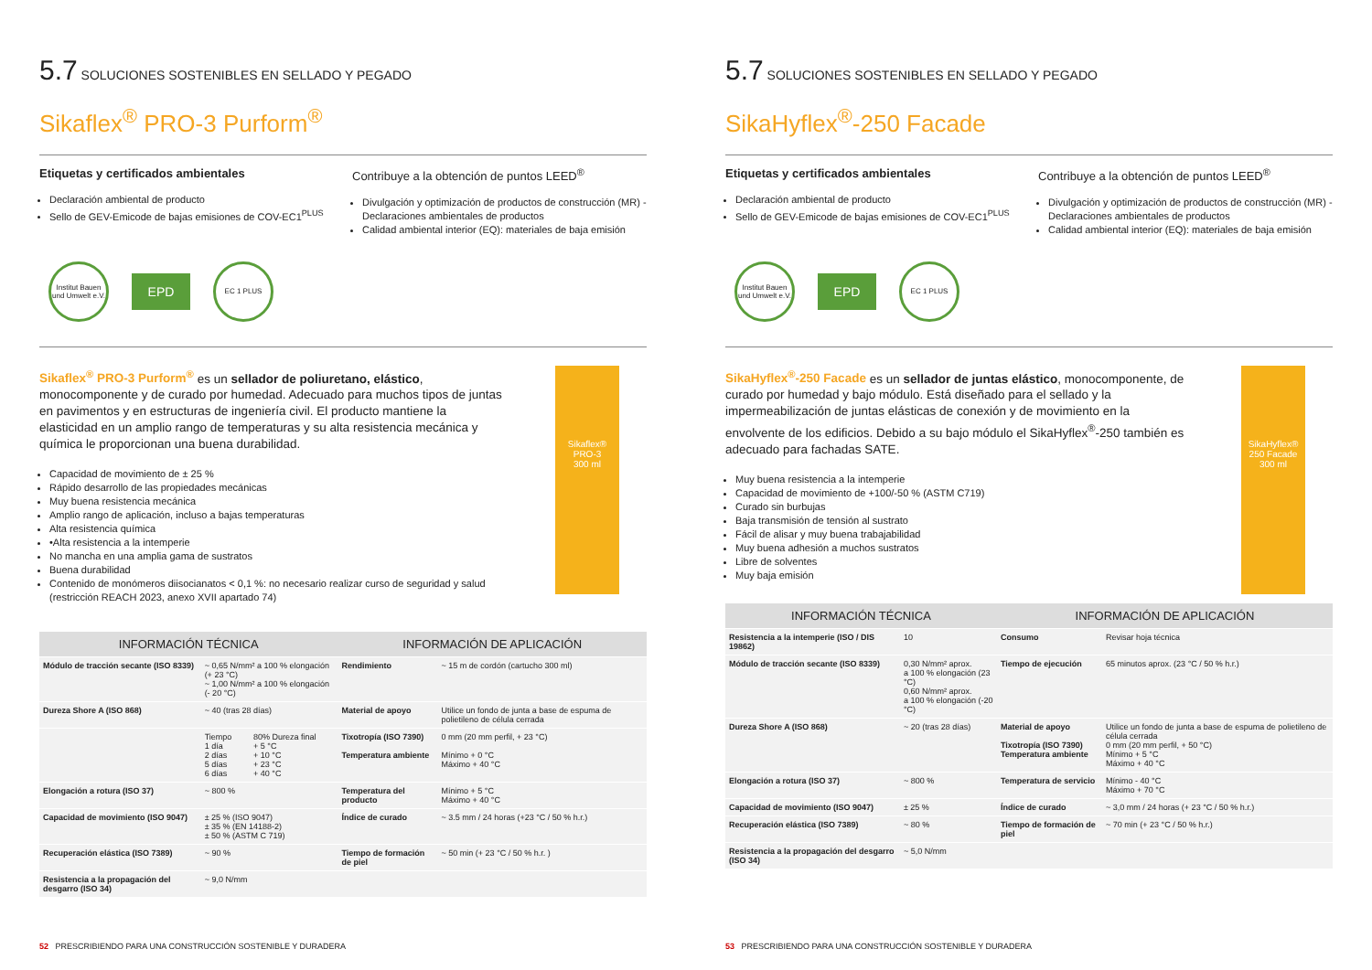5.7 SOLUCIONES SOSTENIBLES EN SELLADO Y PEGADO
Sikaflex<sup>®</sup> PRO-3 Purform<sup>®</sup>
Etiquetas y certificados ambientales
Declaración ambiental de producto
Sello de GEV-Emicode de bajas emisiones de COV-EC1<sup>PLUS</sup>
Contribuye a la obtención de puntos LEED<sup>®</sup>
Divulgación y optimización de productos de construcción (MR) - Declaraciones ambientales de productos
Calidad ambiental interior (EQ): materiales de baja emisión
Institut Bauen und Umwelt e.V.
EPD
EC 1 PLUS
Sikaflex<sup>®</sup> PRO-3 Purform<sup>®</sup> es un sellador de poliuretano, elástico, monocomponente y de curado por humedad. Adecuado para muchos tipos de juntas en pavimentos y en estructuras de ingeniería civil. El producto mantiene la elasticidad en un amplio rango de temperaturas y su alta resistencia mecánica y química le proporcionan una buena durabilidad.
Capacidad de movimiento de ± 25 %
Rápido desarrollo de las propiedades mecánicas
Muy buena resistencia mecánica
Amplio rango de aplicación, incluso a bajas temperaturas
Alta resistencia química
•Alta resistencia a la intemperie
No mancha en una amplia gama de sustratos
Buena durabilidad
Contenido de monómeros diisocianatos < 0,1 %: no necesario realizar curso de seguridad y salud (restricción REACH 2023, anexo XVII apartado 74)
Sikaflex® PRO-3
300 ml
| INFORMACIÓN TÉCNICA | | | INFORMACIÓN DE APLICACIÓN | |
| --- | --- | --- | --- | --- |
| Módulo de tracción secante (ISO 8339) | ~ 0,65 N/mm² a 100 % elongación (+ 23 °C) ~ 1,00 N/mm² a 100 % elongación (- 20 °C) | | Rendimiento | ~ 15 m de cordón (cartucho 300 ml) |
| Dureza Shore A (ISO 868) | ~ 40 (tras 28 días) | | Material de apoyo | Utilice un fondo de junta a base de espuma de polietileno de célula cerrada |
| | Tiempo 1 día 2 días 5 días 6 días | 80% Dureza final + 5 °C + 10 °C + 23 °C + 40 °C | Tixotropía (ISO 7390) Temperatura ambiente | 0 mm (20 mm perfil, + 23 °C) Mínimo + 0 °C Máximo + 40 °C |
| Elongación a rotura (ISO 37) | ~ 800 % | | Temperatura del producto | Mínimo + 5 °C Máximo + 40 °C |
| Capacidad de movimiento (ISO 9047) | ± 25 % (ISO 9047) ± 35 % (EN 14188-2) ± 50 % (ASTM C 719) | | Índice de curado | ~ 3.5 mm / 24 horas (+23 °C / 50 % h.r.) |
| Recuperación elástica (ISO 7389) | ~ 90 % | | Tiempo de formación de piel | ~ 50 min (+ 23 °C / 50 % h.r. ) |
| Resistencia a la propagación del desgarro (ISO 34) | ~ 9,0 N/mm | | | |
52 PRESCRIBIENDO PARA UNA CONSTRUCCIÓN SOSTENIBLE Y DURADERA
5.7 SOLUCIONES SOSTENIBLES EN SELLADO Y PEGADO
SikaHyflex<sup>®</sup>-250 Facade
Etiquetas y certificados ambientales
Declaración ambiental de producto
Sello de GEV-Emicode de bajas emisiones de COV-EC1<sup>PLUS</sup>
Contribuye a la obtención de puntos LEED<sup>®</sup>
Divulgación y optimización de productos de construcción (MR) - Declaraciones ambientales de productos
Calidad ambiental interior (EQ): materiales de baja emisión
Institut Bauen und Umwelt e.V.
EPD
EC 1 PLUS
SikaHyflex<sup>®</sup>-250 Facade es un sellador de juntas elástico, monocomponente, de curado por humedad y bajo módulo. Está diseñado para el sellado y la impermeabilización de juntas elásticas de conexión y de movimiento en la envolvente de los edificios. Debido a su bajo módulo el SikaHyflex<sup>®</sup>-250 también es adecuado para fachadas SATE.
Muy buena resistencia a la intemperie
Capacidad de movimiento de +100/-50 % (ASTM C719)
Curado sin burbujas
Baja transmisión de tensión al sustrato
Fácil de alisar y muy buena trabajabilidad
Muy buena adhesión a muchos sustratos
Libre de solventes
Muy baja emisión
SikaHyflex® 250 Facade
300 ml
| INFORMACIÓN TÉCNICA | | INFORMACIÓN DE APLICACIÓN | |
| --- | --- | --- | --- |
| Resistencia a la intemperie (ISO / DIS 19862) | 10 | Consumo | Revisar hoja técnica |
| Módulo de tracción secante (ISO 8339) | 0,30 N/mm² aprox. a 100 % elongación (23 °C) 0,60 N/mm² aprox. a 100 % elongación (-20 °C) | Tiempo de ejecución | 65 minutos aprox. (23 °C / 50 % h.r.) |
| Dureza Shore A (ISO 868) | ~ 20 (tras 28 días) | Material de apoyo Tixotropía (ISO 7390) Temperatura ambiente | Utilice un fondo de junta a base de espuma de polietileno de célula cerrada 0 mm (20 mm perfil, + 50 °C) Mínimo + 5 °C Máximo + 40 °C |
| Elongación a rotura (ISO 37) | ~ 800 % | Temperatura de servicio | Mínimo - 40 °C Máximo + 70 °C |
| Capacidad de movimiento (ISO 9047) | ± 25 % | Índice de curado | ~ 3,0 mm / 24 horas (+ 23 °C / 50 % h.r.) |
| Recuperación elástica (ISO 7389) | ~ 80 % | Tiempo de formación de piel | ~ 70 min (+ 23 °C / 50 % h.r.) |
| Resistencia a la propagación del desgarro (ISO 34) | ~ 5,0 N/mm | | |
53 PRESCRIBIENDO PARA UNA CONSTRUCCIÓN SOSTENIBLE Y DURADERA